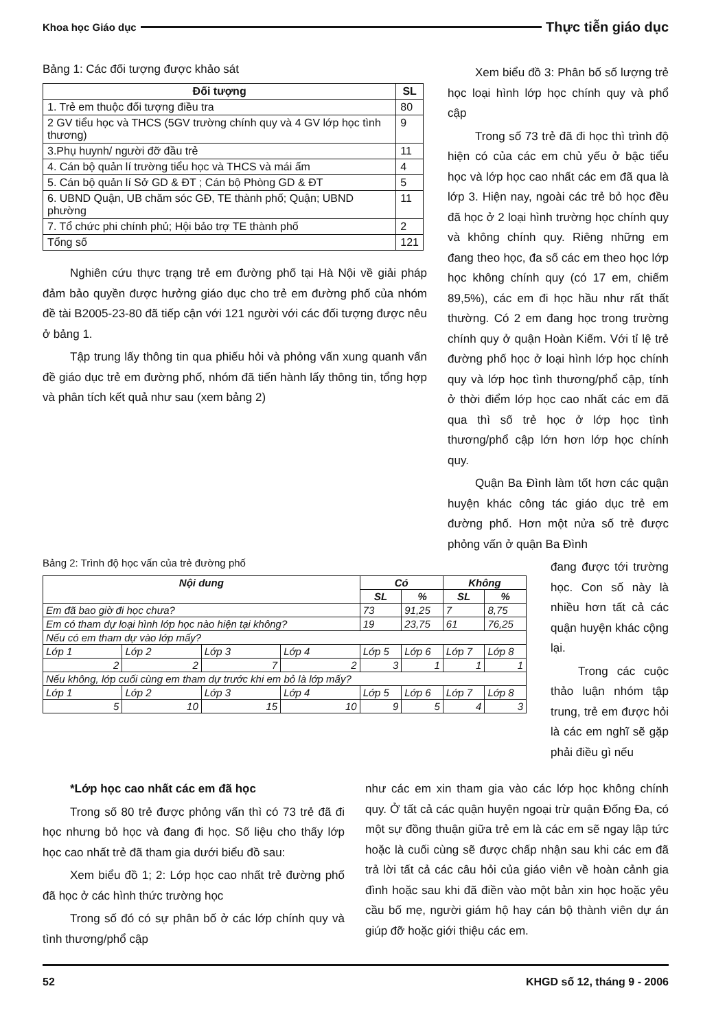Khoa học Giáo dục Thực tiễn giáo dục
Bảng 1: Các đối tượng được khảo sát
| Đối tượng | SL |
| --- | --- |
| 1. Trẻ em thuộc đối tượng điều tra | 80 |
| 2 GV tiểu học và THCS (5GV trường chính quy và 4 GV lớp học tình thương) | 9 |
| 3.Phụ huynh/ người đỡ đầu trẻ | 11 |
| 4. Cán bộ quản lí trường tiểu học và THCS và mái ấm | 4 |
| 5. Cán bộ quản lí Sở GD & ĐT ; Cán bộ Phòng GD & ĐT | 5 |
| 6. UBND Quận, UB chăm sóc GĐ, TE thành phố; Quận; UBND phường | 11 |
| 7. Tổ chức phi chính phủ; Hội bảo trợ TE thành phố | 2 |
| Tổng số | 121 |
Nghiên cứu thực trạng trẻ em đường phố tại Hà Nội về giải pháp đảm bảo quyền được hưởng giáo dục cho trẻ em đường phố của nhóm đề tài B2005-23-80 đã tiếp cận với 121 người với các đối tượng được nêu ở bảng 1.
Tập trung lấy thông tin qua phiếu hỏi và phỏng vấn xung quanh vấn đề giáo dục trẻ em đường phố, nhóm đã tiến hành lấy thông tin, tổng hợp và phân tích kết quả như sau (xem bảng 2)
Xem biểu đồ 3: Phân bố số lượng trẻ học loại hình lớp học chính quy và phổ cập
Trong số 73 trẻ đã đi học thì trình độ hiện có của các em chủ yếu ở bậc tiểu học và lớp học cao nhất các em đã qua là lớp 3. Hiện nay, ngoài các trẻ bỏ học đều đã học ở 2 loại hình trường học chính quy và không chính quy. Riêng những em đang theo học, đa số các em theo học lớp học không chính quy (có 17 em, chiếm 89,5%), các em đi học hầu như rất thất thường. Có 2 em đang học trong trường chính quy ở quận Hoàn Kiếm. Với tỉ lệ trẻ đường phố học ở loại hình lớp học chính quy và lớp học tình thương/phổ cập, tính ở thời điểm lớp học cao nhất các em đã qua thì số trẻ học ở lớp học tình thương/phổ cập lớn hơn lớp học chính quy.
Quận Ba Đình làm tốt hơn các quận huyện khác công tác giáo dục trẻ em đường phố. Hơn một nửa số trẻ được phỏng vấn ở quận Ba Đình
Bảng 2: Trình độ học vấn của trẻ đường phố
| Nội dung | | | | Có | | Không | |
| --- | --- | --- | --- | --- | --- | --- | --- |
| | | | | SL | % | SL | % |
| Em đã bao giờ đi học chưa? | | | | 73 | 91,25 | 7 | 8,75 |
| Em có tham dự loại hình lớp học nào hiện tại không? | | | | 19 | 23,75 | 61 | 76,25 |
| Nếu có em tham dự vào lớp mấy? | | | | | | | |
| Lớp 1 | Lớp 2 | Lớp 3 | Lớp 4 | Lớp 5 | Lớp 6 | Lớp 7 | Lớp 8 |
| 2 | 2 | 7 | 2 | 3 | 1 | 1 | 1 |
| Nếu không, lớp cuối cùng em tham dự trước khi em bỏ là lớp mấy? | | | | | | | |
| Lớp 1 | Lớp 2 | Lớp 3 | Lớp 4 | Lớp 5 | Lớp 6 | Lớp 7 | Lớp 8 |
| 5 | 10 | 15 | 10 | 9 | 5 | 4 | 3 |
đang được tới trường học. Con số này là nhiều hơn tất cả các quận huyện khác cộng lại.
Trong các cuộc thảo luận nhóm tập trung, trẻ em được hỏi là các em nghĩ sẽ gặp phải điều gì nếu
*Lớp học cao nhất các em đã học
Trong số 80 trẻ được phỏng vấn thì có 73 trẻ đã đi học nhưng bỏ học và đang đi học. Số liệu cho thấy lớp học cao nhất trẻ đã tham gia dưới biểu đồ sau:
Xem biểu đồ 1; 2: Lớp học cao nhất trẻ đường phố đã học ở các hình thức trường học
Trong số đó có sự phân bố ở các lớp chính quy và tình thương/phổ cập
như các em xin tham gia vào các lớp học không chính quy. Ở tất cả các quận huyện ngoại trừ quận Đống Đa, có một sự đồng thuận giữa trẻ em là các em sẽ ngay lập tức hoặc là cuối cùng sẽ được chấp nhận sau khi các em đã trả lời tất cả các câu hỏi của giáo viên về hoàn cảnh gia đình hoặc sau khi đã điền vào một bản xin học hoặc yêu cầu bố mẹ, người giám hộ hay cán bộ thành viên dự án giúp đỡ hoặc giới thiệu các em.
52 KHGD số 12, tháng 9 - 2006